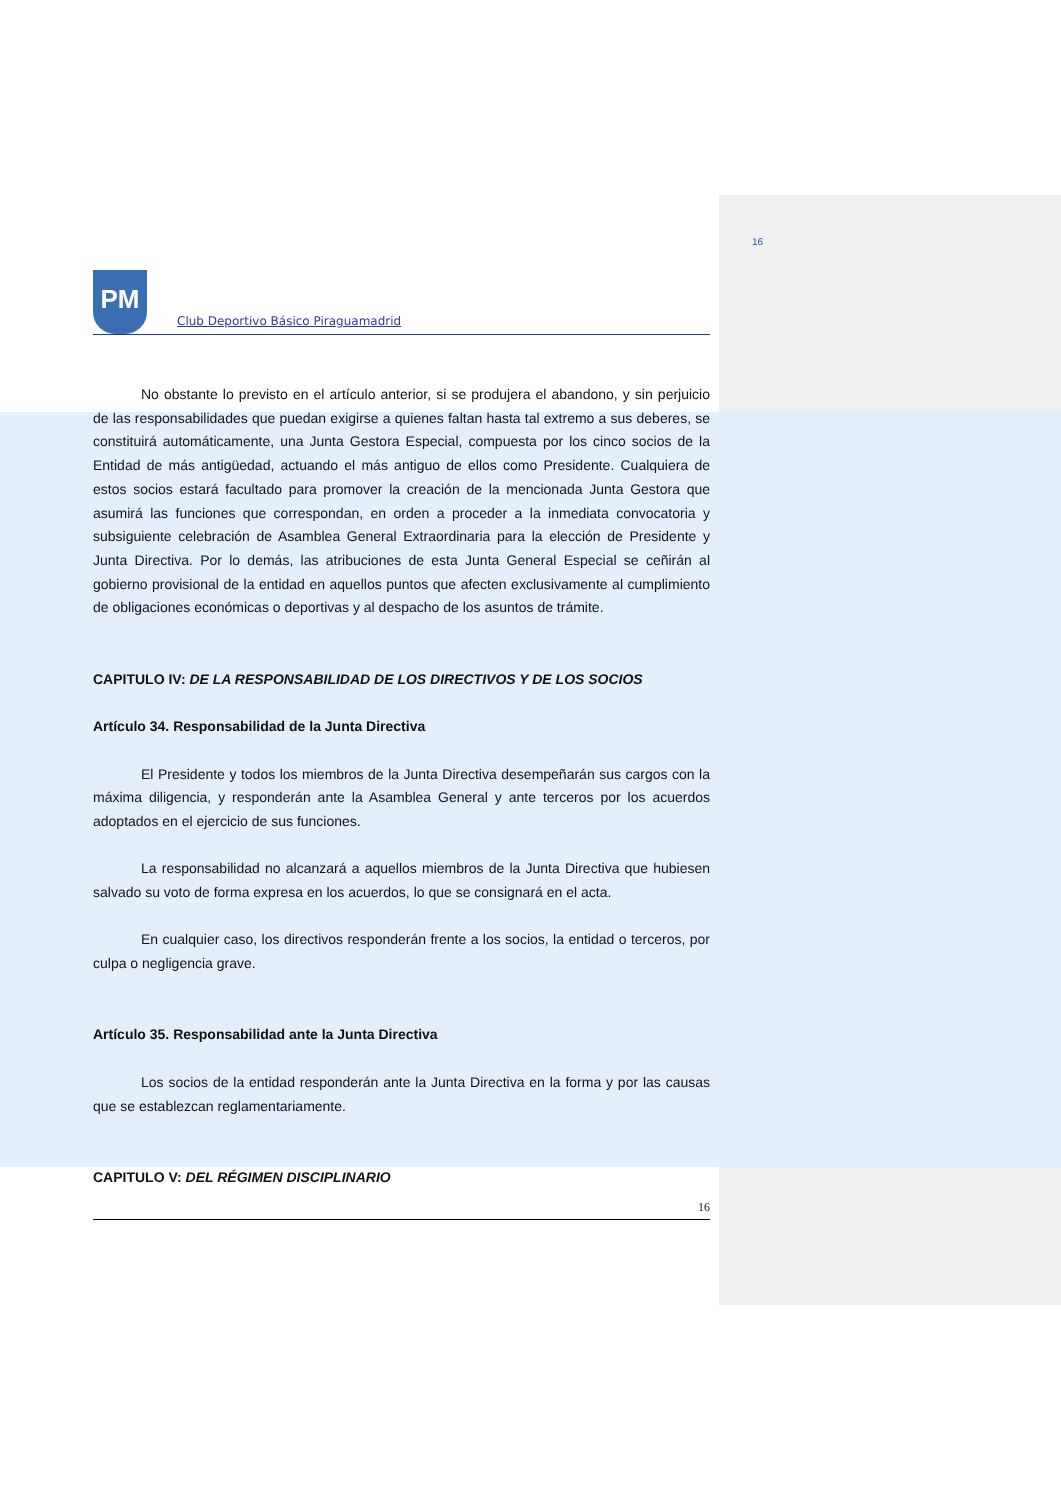16
PM
Club Deportivo Básico Piraguamadrid
No obstante lo previsto en el artículo anterior, si se produjera el abandono, y sin perjuicio de las responsabilidades que puedan exigirse a quienes faltan hasta tal extremo a sus deberes, se constituirá automáticamente, una Junta Gestora Especial, compuesta por los cinco socios de la Entidad de más antigüedad, actuando el más antiguo de ellos como Presidente. Cualquiera de estos socios estará facultado para promover la creación de la mencionada Junta Gestora que asumirá las funciones que correspondan, en orden a proceder a la inmediata convocatoria y subsiguiente celebración de Asamblea General Extraordinaria para la elección de Presidente y Junta Directiva. Por lo demás, las atribuciones de esta Junta General Especial se ceñirán al gobierno provisional de la entidad en aquellos puntos que afecten exclusivamente al cumplimiento de obligaciones económicas o deportivas y al despacho de los asuntos de trámite.
CAPITULO IV: DE LA RESPONSABILIDAD DE LOS DIRECTIVOS Y DE LOS SOCIOS
Artículo 34. Responsabilidad de la Junta Directiva
El Presidente y todos los miembros de la Junta Directiva desempeñarán sus cargos con la máxima diligencia, y responderán ante la Asamblea General y ante terceros por los acuerdos adoptados en el ejercicio de sus funciones.
La responsabilidad no alcanzará a aquellos miembros de la Junta Directiva que hubiesen salvado su voto de forma expresa en los acuerdos, lo que se consignará en el acta.
En cualquier caso, los directivos responderán frente a los socios, la entidad o terceros, por culpa o negligencia grave.
Artículo 35. Responsabilidad ante la Junta Directiva
Los socios de la entidad responderán ante la Junta Directiva en la forma y por las causas que se establezcan reglamentariamente.
CAPITULO V: DEL RÉGIMEN DISCIPLINARIO
16